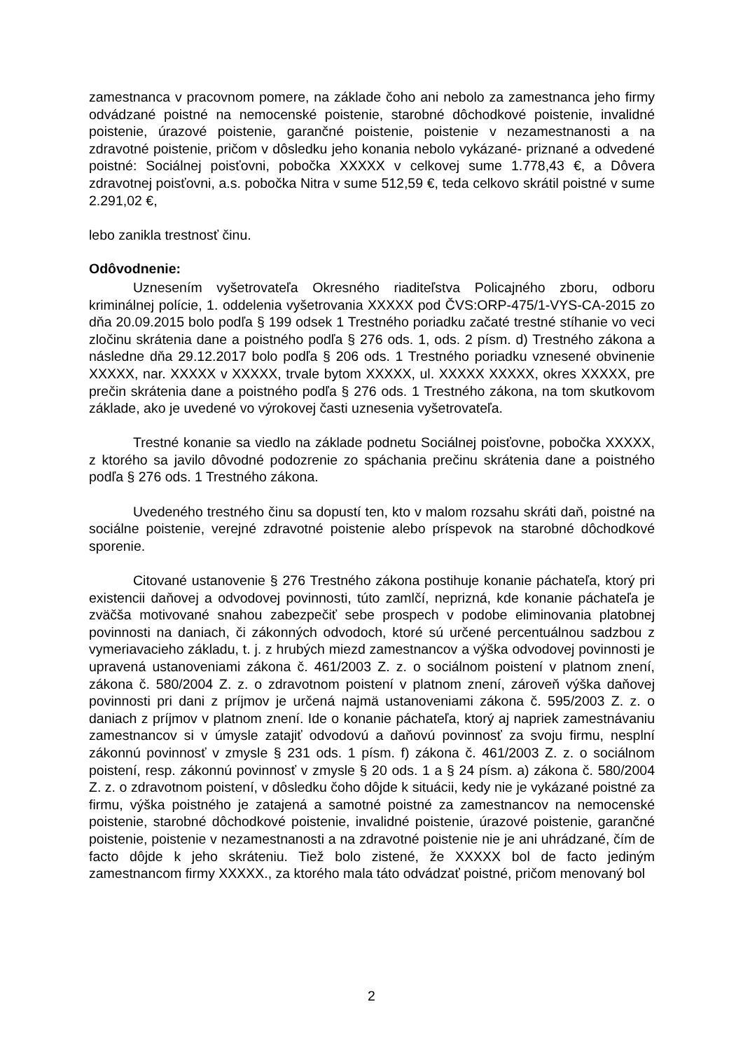zamestnanca v pracovnom pomere, na základe čoho ani nebolo za zamestnanca jeho firmy odvádzané poistné na nemocenské poistenie, starobné dôchodkové poistenie, invalidné poistenie, úrazové poistenie, garančné poistenie, poistenie v nezamestnanosti a na zdravotné poistenie, pričom v dôsledku jeho konania nebolo vykázané- priznané a odvedené poistné: Sociálnej poisťovni, pobočka XXXXX v celkovej sume 1.778,43 €, a Dôvera zdravotnej poisťovni, a.s. pobočka Nitra v sume 512,59 €, teda celkovo skrátil poistné v sume 2.291,02 €,
lebo zanikla trestnosť činu.
Odôvodnenie:
Uznesením vyšetrovateľa Okresného riaditeľstva Policajného zboru, odboru kriminálnej polície, 1. oddelenia vyšetrovania XXXXX pod ČVS:ORP-475/1-VYS-CA-2015 zo dňa 20.09.2015 bolo podľa § 199 odsek 1 Trestného poriadku začaté trestné stíhanie vo veci zločinu skrátenia dane a poistného podľa § 276 ods. 1, ods. 2 písm. d) Trestného zákona a následne dňa 29.12.2017 bolo podľa § 206 ods. 1 Trestného poriadku vznesené obvinenie XXXXX, nar. XXXXX v XXXXX, trvale bytom XXXXX, ul. XXXXX XXXXX, okres XXXXX, pre prečin skrátenia dane a poistného podľa § 276 ods. 1 Trestného zákona, na tom skutkovom základe, ako je uvedené vo výrokovej časti uznesenia vyšetrovateľa.
Trestné konanie sa viedlo na základe podnetu Sociálnej poisťovne, pobočka XXXXX, z ktorého sa javilo dôvodné podozrenie zo spáchania prečinu skrátenia dane a poistného podľa § 276 ods. 1 Trestného zákona.
Uvedeného trestného činu sa dopustí ten, kto v malom rozsahu skráti daň, poistné na sociálne poistenie, verejné zdravotné poistenie alebo príspevok na starobné dôchodkové sporenie.
Citované ustanovenie § 276 Trestného zákona postihuje konanie páchateľa, ktorý pri existencii daňovej a odvodovej povinnosti, túto zamlčí, neprizná, kde konanie páchateľa je zväčša motivované snahou zabezpečiť sebe prospech v podobe eliminovania platobnej povinnosti na daniach, či zákonných odvodoch, ktoré sú určené percentuálnou sadzbou z vymeriavacieho základu, t. j. z hrubých miezd zamestnancov a výška odvodovej povinnosti je upravená ustanoveniami zákona č. 461/2003 Z. z. o sociálnom poistení v platnom znení, zákona č. 580/2004 Z. z. o zdravotnom poistení v platnom znení, zároveň výška daňovej povinnosti pri dani z príjmov je určená najmä ustanoveniami zákona č. 595/2003 Z. z. o daniach z príjmov v platnom znení. Ide o konanie páchateľa, ktorý aj napriek zamestnávaniu zamestnancov si v úmysle zatajiť odvodovú a daňovú povinnosť za svoju firmu, nesplní zákonnú povinnosť v zmysle § 231 ods. 1 písm. f) zákona č. 461/2003 Z. z. o sociálnom poistení, resp. zákonnú povinnosť v zmysle § 20 ods. 1 a § 24 písm. a) zákona č. 580/2004 Z. z. o zdravotnom poistení, v dôsledku čoho dôjde k situácii, kedy nie je vykázané poistné za firmu, výška poistného je zatajená a samotné poistné za zamestnancov na nemocenské poistenie, starobné dôchodkové poistenie, invalidné poistenie, úrazové poistenie, garančné poistenie, poistenie v nezamestnanosti a na zdravotné poistenie nie je ani uhrádzané, čím de facto dôjde k jeho skráteniu. Tiež bolo zistené, že XXXXX bol de facto jediným zamestnancom firmy XXXXX., za ktorého mala táto odvádzať poistné, pričom menovaný bol
2